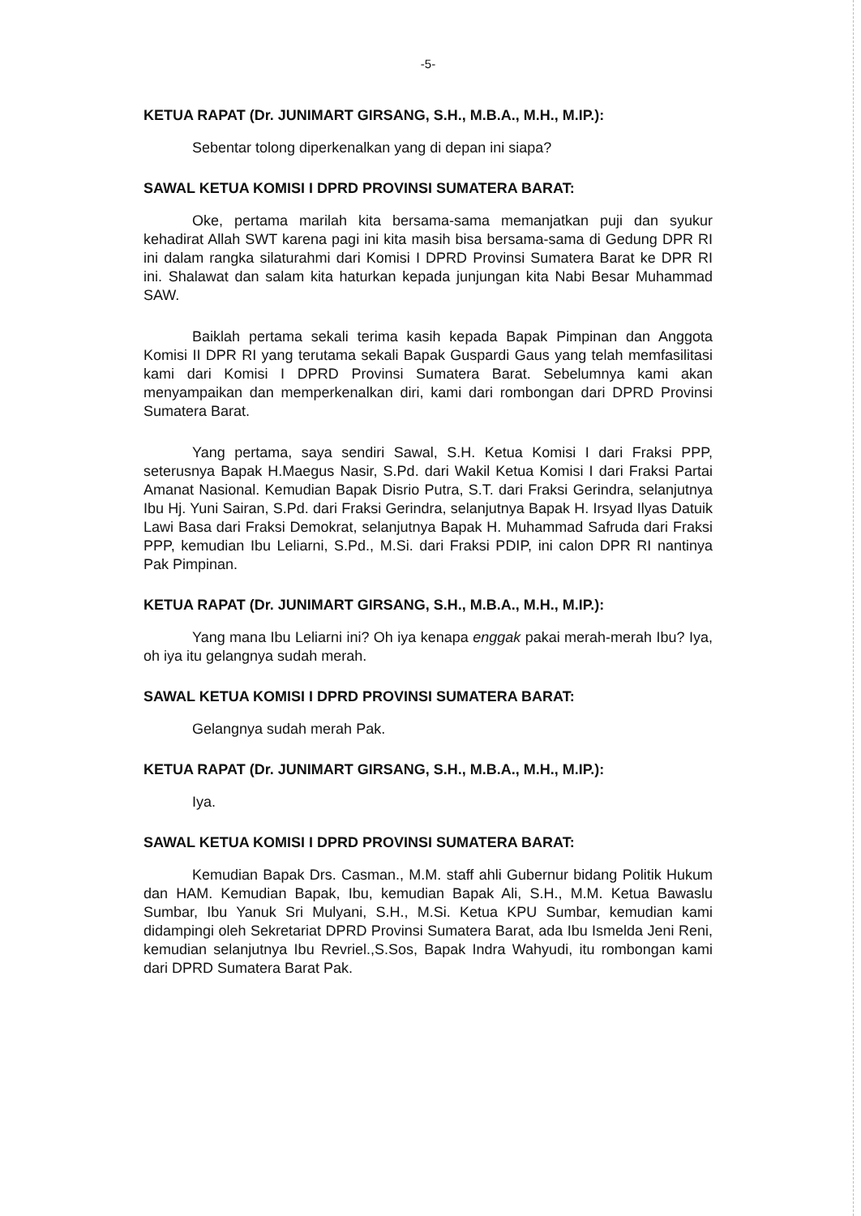-5-
KETUA RAPAT (Dr. JUNIMART GIRSANG, S.H., M.B.A., M.H., M.IP.):
Sebentar tolong diperkenalkan yang di depan ini siapa?
SAWAL KETUA KOMISI I DPRD PROVINSI SUMATERA BARAT:
Oke, pertama marilah kita bersama-sama memanjatkan puji dan syukur kehadirat Allah SWT karena pagi ini kita masih bisa bersama-sama di Gedung DPR RI ini dalam rangka silaturahmi dari Komisi I DPRD Provinsi Sumatera Barat ke DPR RI ini. Shalawat dan salam kita haturkan kepada junjungan kita Nabi Besar Muhammad SAW.
Baiklah pertama sekali terima kasih kepada Bapak Pimpinan dan Anggota Komisi II DPR RI yang terutama sekali Bapak Guspardi Gaus yang telah memfasilitasi kami dari Komisi I DPRD Provinsi Sumatera Barat. Sebelumnya kami akan menyampaikan dan memperkenalkan diri, kami dari rombongan dari DPRD Provinsi Sumatera Barat.
Yang pertama, saya sendiri Sawal, S.H. Ketua Komisi I dari Fraksi PPP, seterusnya Bapak H.Maegus Nasir, S.Pd. dari Wakil Ketua Komisi I dari Fraksi Partai Amanat Nasional. Kemudian Bapak Disrio Putra, S.T. dari Fraksi Gerindra, selanjutnya Ibu Hj. Yuni Sairan, S.Pd. dari Fraksi Gerindra, selanjutnya Bapak H. Irsyad Ilyas Datuik Lawi Basa dari Fraksi Demokrat, selanjutnya Bapak H. Muhammad Safruda dari Fraksi PPP, kemudian Ibu Leliarni, S.Pd., M.Si. dari Fraksi PDIP, ini calon DPR RI nantinya Pak Pimpinan.
KETUA RAPAT (Dr. JUNIMART GIRSANG, S.H., M.B.A., M.H., M.IP.):
Yang mana Ibu Leliarni ini? Oh iya kenapa enggak pakai merah-merah Ibu? Iya, oh iya itu gelangnya sudah merah.
SAWAL KETUA KOMISI I DPRD PROVINSI SUMATERA BARAT:
Gelangnya sudah merah Pak.
KETUA RAPAT (Dr. JUNIMART GIRSANG, S.H., M.B.A., M.H., M.IP.):
Iya.
SAWAL KETUA KOMISI I DPRD PROVINSI SUMATERA BARAT:
Kemudian Bapak Drs. Casman., M.M. staff ahli Gubernur bidang Politik Hukum dan HAM. Kemudian Bapak, Ibu, kemudian Bapak Ali, S.H., M.M. Ketua Bawaslu Sumbar, Ibu Yanuk Sri Mulyani, S.H., M.Si. Ketua KPU Sumbar, kemudian kami didampingi oleh Sekretariat DPRD Provinsi Sumatera Barat, ada Ibu Ismelda Jeni Reni, kemudian selanjutnya Ibu Revriel.,S.Sos, Bapak Indra Wahyudi, itu rombongan kami dari DPRD Sumatera Barat Pak.